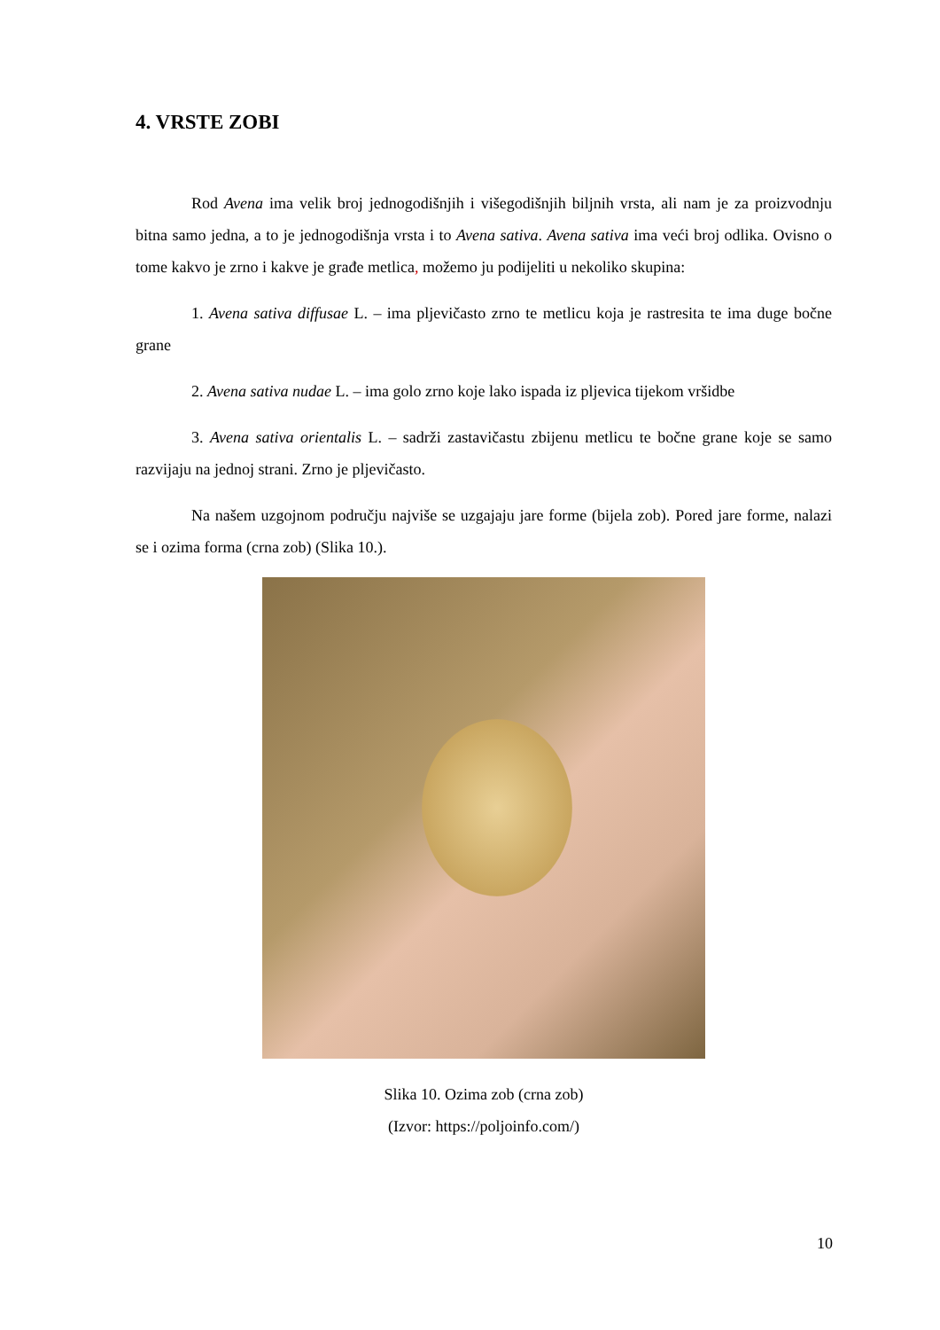4. VRSTE ZOBI
Rod Avena ima velik broj jednogodišnjih i višegodišnjih biljnih vrsta, ali nam je za proizvodnju bitna samo jedna, a to je jednogodišnja vrsta i to Avena sativa. Avena sativa ima veći broj odlika. Ovisno o tome kakvo je zrno i kakve je građe metlica, možemo ju podijeliti u nekoliko skupina:
1. Avena sativa diffusae L. – ima pljevičasto zrno te metlicu koja je rastresita te ima duge bočne grane
2. Avena sativa nudae L. – ima golo zrno koje lako ispada iz pljevica tijekom vršidbe
3. Avena sativa orientalis L. – sadrži zastavičastu zbijenu metlicu te bočne grane koje se samo razvijaju na jednoj strani. Zrno je pljevičasto.
Na našem uzgojnom području najviše se uzgajaju jare forme (bijela zob). Pored jare forme, nalazi se i ozima forma (crna zob) (Slika 10.).
Slika 10. Ozima zob (crna zob)
(Izvor: https://poljoinfo.com/)
10